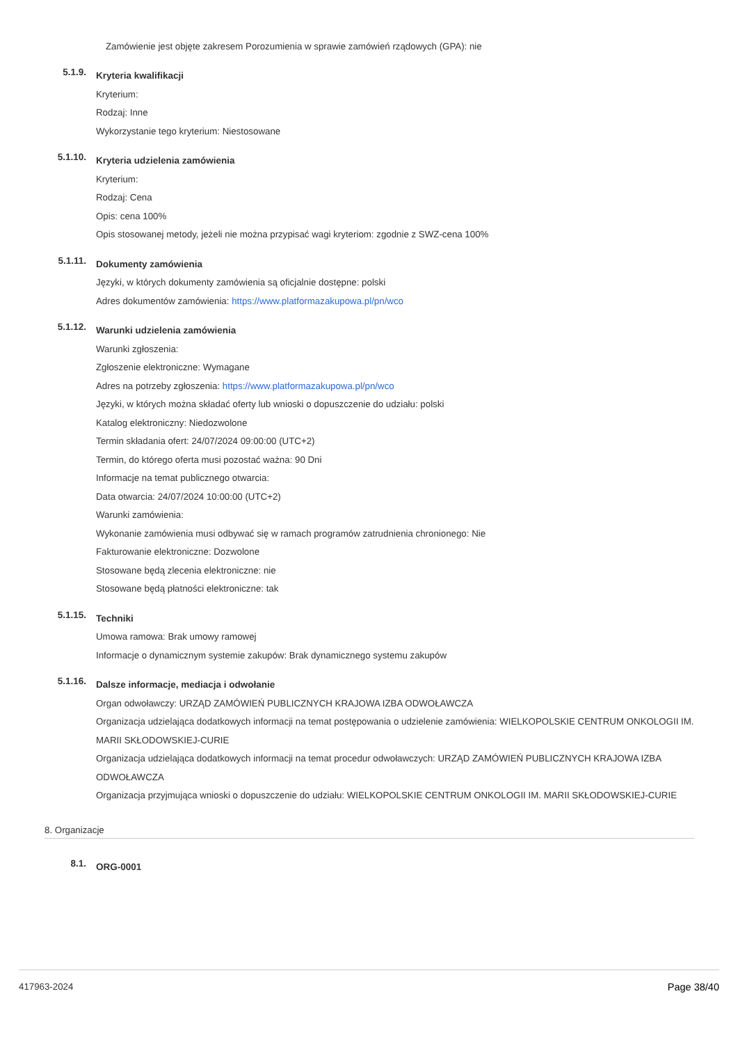Zamówienie jest objęte zakresem Porozumienia w sprawie zamówień rządowych (GPA): nie
5.1.9.
Kryteria kwalifikacji
Kryterium:
Rodzaj: Inne
Wykorzystanie tego kryterium: Niestosowane
5.1.10.
Kryteria udzielenia zamówienia
Kryterium:
Rodzaj: Cena
Opis: cena 100%
Opis stosowanej metody, jeżeli nie można przypisać wagi kryteriom: zgodnie z SWZ-cena 100%
5.1.11.
Dokumenty zamówienia
Języki, w których dokumenty zamówienia są oficjalnie dostępne: polski
Adres dokumentów zamówienia: https://www.platformazakupowa.pl/pn/wco
5.1.12.
Warunki udzielenia zamówienia
Warunki zgłoszenia:
Zgłoszenie elektroniczne: Wymagane
Adres na potrzeby zgłoszenia: https://www.platformazakupowa.pl/pn/wco
Języki, w których można składać oferty lub wnioski o dopuszczenie do udziału: polski
Katalog elektroniczny: Niedozwolone
Termin składania ofert: 24/07/2024 09:00:00 (UTC+2)
Termin, do którego oferta musi pozostać ważna: 90 Dni
Informacje na temat publicznego otwarcia:
Data otwarcia: 24/07/2024 10:00:00 (UTC+2)
Warunki zamówienia:
Wykonanie zamówienia musi odbywać się w ramach programów zatrudnienia chronionego: Nie
Fakturowanie elektroniczne: Dozwolone
Stosowane będą zlecenia elektroniczne: nie
Stosowane będą płatności elektroniczne: tak
5.1.15.
Techniki
Umowa ramowa: Brak umowy ramowej
Informacje o dynamicznym systemie zakupów: Brak dynamicznego systemu zakupów
5.1.16.
Dalsze informacje, mediacja i odwołanie
Organ odwoławczy: URZĄD ZAMÓWIEŃ PUBLICZNYCH KRAJOWA IZBA ODWOŁAWCZA
Organizacja udzielająca dodatkowych informacji na temat postępowania o udzielenie zamówienia: WIELKOPOLSKIE CENTRUM ONKOLOGII IM. MARII SKŁODOWSKIEJ-CURIE
Organizacja udzielająca dodatkowych informacji na temat procedur odwoławczych: URZĄD ZAMÓWIEŃ PUBLICZNYCH KRAJOWA IZBA ODWOŁAWCZA
Organizacja przyjmująca wnioski o dopuszczenie do udziału: WIELKOPOLSKIE CENTRUM ONKOLOGII IM. MARII SKŁODOWSKIEJ-CURIE
8. Organizacje
8.1.
ORG-0001
417963-2024 Page 38/40